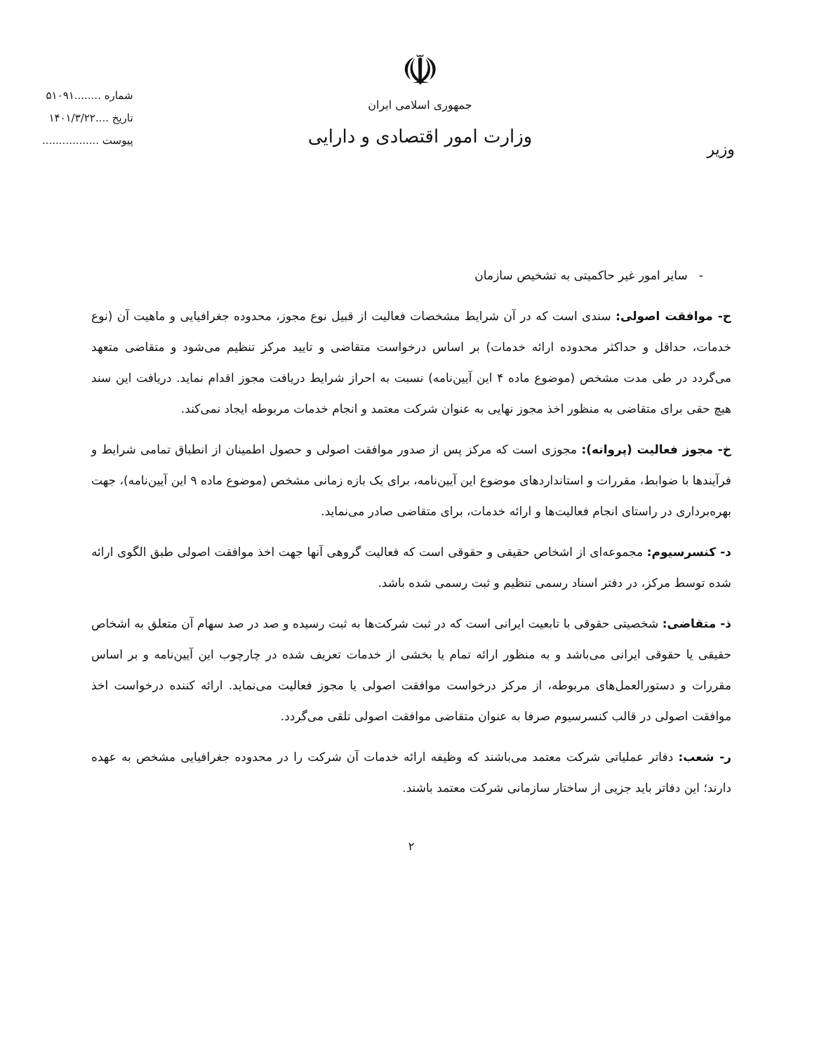وزیر
☫
جمهوری اسلامی ایران
وزارت امور اقتصادی و دارایی
شماره ........۵۱۰۹۱
تاریخ ....۱۴۰۱/۳/۲۲
پیوست .................
- سایر امور غیر حاکمیتی به تشخیص سازمان
ح- موافقت اصولی: سندی است که در آن شرایط مشخصات فعالیت از قبیل نوع مجوز، محدوده جغرافیایی و ماهیت آن (نوع خدمات، حداقل و حداکثر محدوده ارائه خدمات) بر اساس درخواست متقاضی و تایید مرکز تنظیم می‌شود و متقاضی متعهد می‌گردد در طی مدت مشخص (موضوع ماده ۴ این آیین‌نامه) نسبت به احراز شرایط دریافت مجوز اقدام نماید. دریافت این سند هیچ حقی برای متقاضی به منظور اخذ مجوز نهایی به عنوان شرکت معتمد و انجام خدمات مربوطه ایجاد نمی‌کند.
خ- مجوز فعالیت (پروانه): مجوزی است که مرکز پس از صدور موافقت اصولی و حصول اطمینان از انطباق تمامی شرایط و فرآیندها با ضوابط، مقررات و استانداردهای موضوع این آیین‌نامه، برای یک بازه زمانی مشخص (موضوع ماده ۹ این آیین‌نامه)، جهت بهره‌برداری در راستای انجام فعالیت‌ها و ارائه خدمات، برای متقاضی صادر می‌نماید.
د- کنسرسیوم: مجموعه‌ای از اشخاص حقیقی و حقوقی است که فعالیت گروهی آنها جهت اخذ موافقت اصولی طبق الگوی ارائه شده توسط مرکز، در دفتر اسناد رسمی تنظیم و ثبت رسمی شده باشد.
ذ- متقاضی: شخصیتی حقوقی با تابعیت ایرانی است که در ثبت شرکت‌ها به ثبت رسیده و صد در صد سهام آن متعلق به اشخاص حقیقی یا حقوقی ایرانی می‌باشد و به منظور ارائه تمام یا بخشی از خدمات تعریف شده در چارچوب این آیین‌نامه و بر اساس مقررات و دستورالعمل‌های مربوطه، از مرکز درخواست موافقت اصولی یا مجوز فعالیت می‌نماید. ارائه کننده درخواست اخذ موافقت اصولی در قالب کنسرسیوم صرفا به عنوان متقاضی موافقت اصولی تلقی می‌گردد.
ر- شعب: دفاتر عملیاتی شرکت معتمد می‌باشند که وظیفه ارائه خدمات آن شرکت را در محدوده جغرافیایی مشخص به عهده دارند؛ این دفاتر باید جزیی از ساختار سازمانی شرکت معتمد باشند.
۲